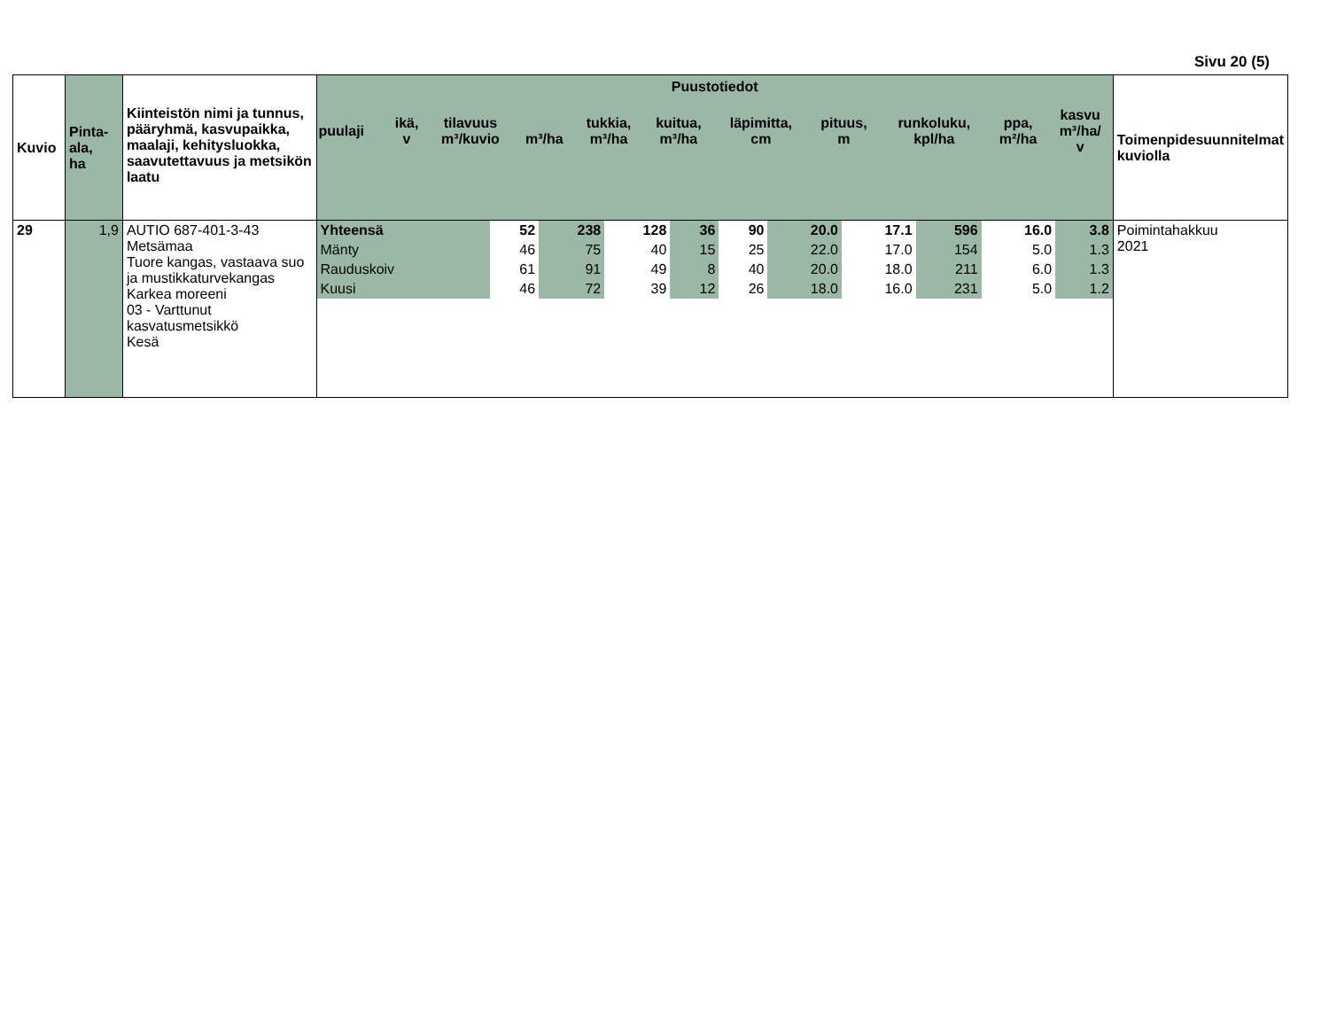Sivu 20 (5)
| Kuvio | Pinta- ala, ha | Kiinteistön nimi ja tunnus, pääryhmä, kasvupaikka, maalaji, kehitysluokka, saavutettavuus ja metsikön laatu | Puustotiedot / puulaji / ikä, v / tilavuus m³/kuvio / m³/ha / tukkia, m³/ha / kuitua, m³/ha / läpimitta, cm / pituus, m / runkoluku, kpl/ha / ppa, m²/ha / kasvu m³/ha/ v / / --- / --- / --- / --- / --- / --- / --- / --- / --- / --- / --- / | Toimenpidesuunnitelmat kuviolla |
| 29 | 1,9 | AUTIO 687-401-3-43 Metsämaa Tuore kangas, vastaava suo ja mustikkaturvekangas Karkea moreeni 03 - Varttunut kasvatusmetsikkö Kesä | / Yhteensä / 52 / 238 / 128 / 36 / 90 / 20.0 / 17.1 / 596 / 16.0 / 3.8 / / Mänty / 46 / 75 / 40 / 15 / 25 / 22.0 / 17.0 / 154 / 5.0 / 1.3 / / Rauduskoiv / 61 / 91 / 49 / 8 / 40 / 20.0 / 18.0 / 211 / 6.0 / 1.3 / / Kuusi / 46 / 72 / 39 / 12 / 26 / 18.0 / 16.0 / 231 / 5.0 / 1.2 / | Poimintahakkuu 2021 |